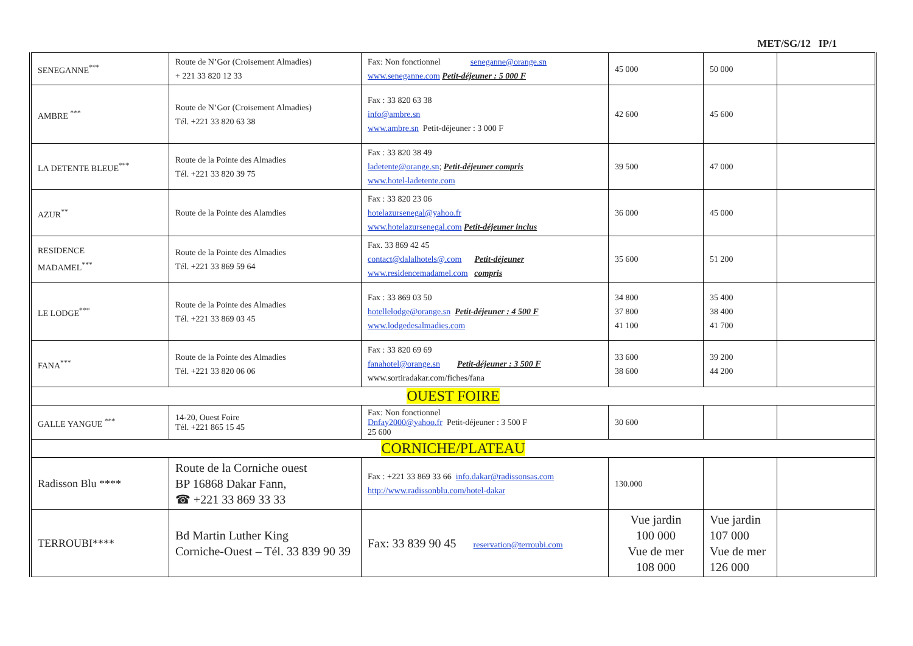MET/SG/12 IP/1
| SENEGANNE<sup>***</sup> | Route de N’Gor (Croisement Almadies) + 221 33 820 12 33 | Fax: Non fonctionnel seneganne@orange.sn www.seneganne.com Petit-déjeuner : 5 000 F | 45 000 | 50 000 | |
| AMBRE <sup>***</sup> | Route de N’Gor (Croisement Almadies) Tél. +221 33 820 63 38 | Fax : 33 820 63 38 info@ambre.sn www.ambre.sn Petit-déjeuner : 3 000 F | 42 600 | 45 600 | |
| LA DETENTE BLEUE<sup>***</sup> | Route de la Pointe des Almadies Tél. +221 33 820 39 75 | Fax : 33 820 38 49 ladetente@orange.sn ; Petit-déjeuner compris www.hotel-ladetente.com | 39 500 | 47 000 | |
| AZUR<sup>**</sup> | Route de la Pointe des Alamdies | Fax : 33 820 23 06 hotelazursenegal@yahoo.fr www.hotelazursenegal.com Petit-déjeuner inclus | 36 000 | 45 000 | |
| RESIDENCE MADAMEL<sup>***</sup> | Route de la Pointe des Almadies Tél. +221 33 869 59 64 | Fax. 33 869 42 45 contact@dalalhotels@.com Petit-déjeuner www.residencemadamel.com compris | 35 600 | 51 200 | |
| LE LODGE<sup>***</sup> | Route de la Pointe des Almadies Tél. +221 33 869 03 45 | Fax : 33 869 03 50 hotellelodge@orange.sn Petit-déjeuner : 4 500 F www.lodgedesalmadies.com | 34 800 37 800 41 100 | 35 400 38 400 41 700 | |
| FANA<sup>***</sup> | Route de la Pointe des Almadies Tél. +221 33 820 06 06 | Fax : 33 820 69 69 fanahotel@orange.sn Petit-déjeuner : 3 500 F www.sortiradakar.com/fiches/fana | 33 600 38 600 | 39 200 44 200 | |
| OUEST FOIRE | | | | | |
| GALLE YANGUE <sup>***</sup> | 14-20, Ouest Foire Tél. +221 865 15 45 | Fax: Non fonctionnel Dnfay2000@yahoo.fr Petit-déjeuner : 3 500 F 25 600 | 30 600 | | |
| CORNICHE/PLATEAU | | | | | |
| Radisson Blu **** | Route de la Corniche ouest BP 16868 Dakar Fann, ☎ +221 33 869 33 33 | Fax : +221 33 869 33 66 info.dakar@radissonsas.com http://www.radissonblu.com/hotel-dakar | 130.000 | | |
| TERROUBI**** | Bd Martin Luther King Corniche-Ouest – Tél. 33 839 90 39 | Fax: 33 839 90 45 reservation@terroubi.com | Vue jardin 100 000 Vue de mer 108 000 | Vue jardin 107 000 Vue de mer 126 000 | |